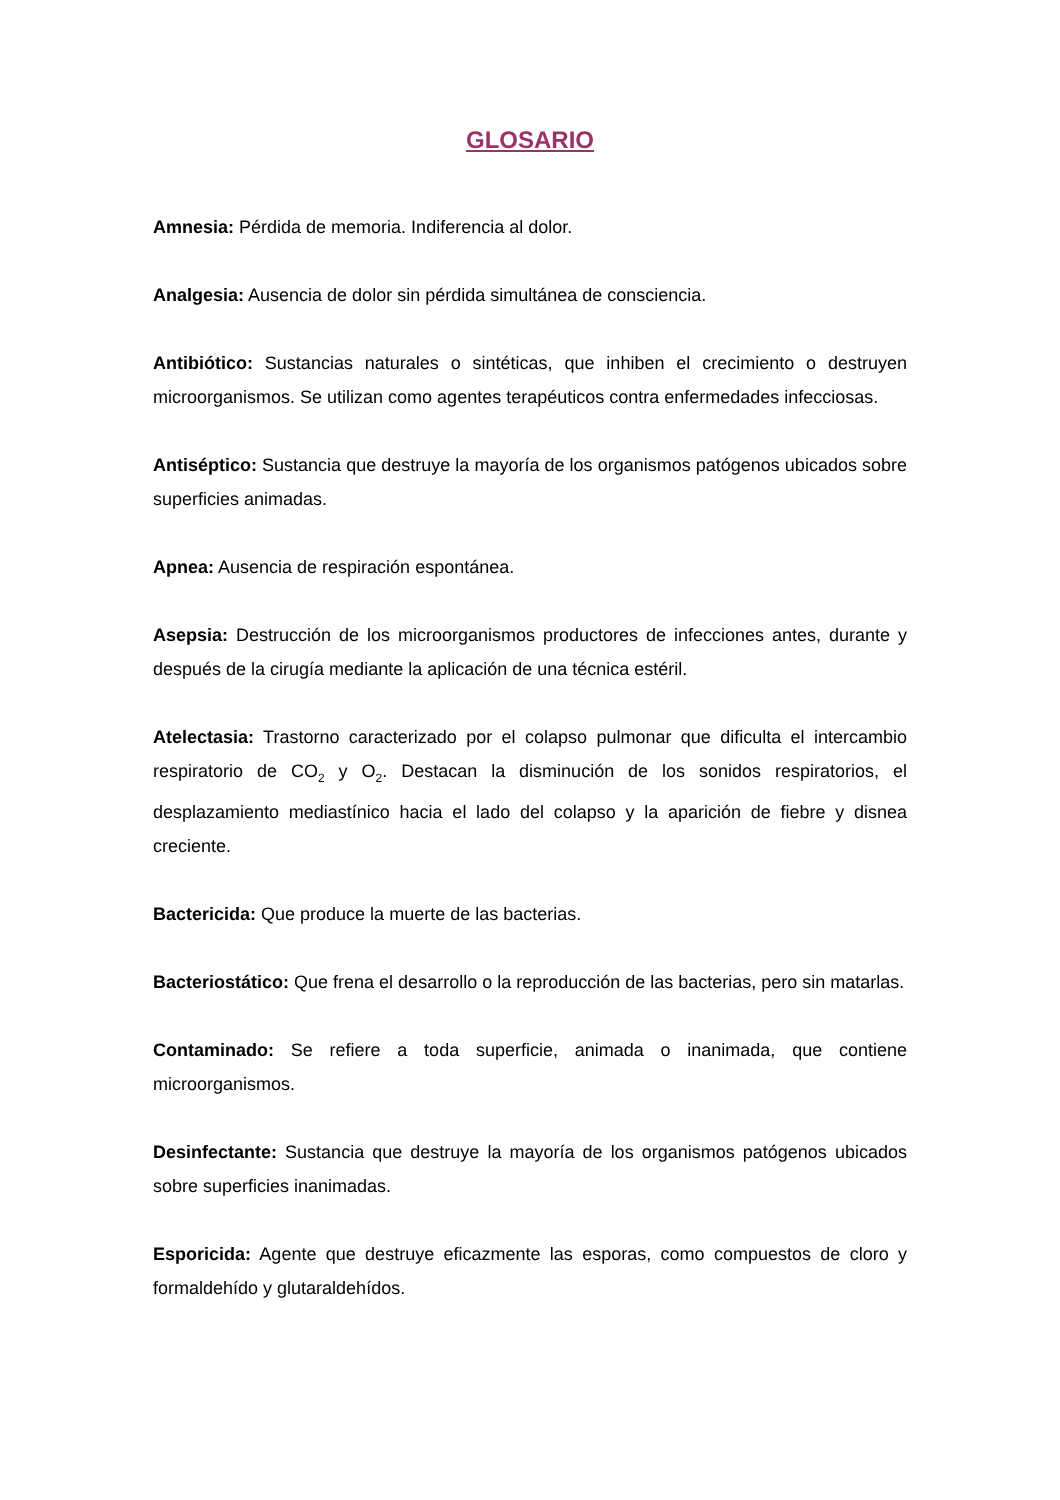GLOSARIO
Amnesia: Pérdida de memoria. Indiferencia al dolor.
Analgesia: Ausencia de dolor sin pérdida simultánea de consciencia.
Antibiótico: Sustancias naturales o sintéticas, que inhiben el crecimiento o destruyen microorganismos. Se utilizan como agentes terapéuticos contra enfermedades infecciosas.
Antiséptico: Sustancia que destruye la mayoría de los organismos patógenos ubicados sobre superficies animadas.
Apnea: Ausencia de respiración espontánea.
Asepsia: Destrucción de los microorganismos productores de infecciones antes, durante y después de la cirugía mediante la aplicación de una técnica estéril.
Atelectasia: Trastorno caracterizado por el colapso pulmonar que dificulta el intercambio respiratorio de CO<sub>2</sub> y O<sub>2</sub>. Destacan la disminución de los sonidos respiratorios, el desplazamiento mediastínico hacia el lado del colapso y la aparición de fiebre y disnea creciente.
Bactericida: Que produce la muerte de las bacterias.
Bacteriostático: Que frena el desarrollo o la reproducción de las bacterias, pero sin matarlas.
Contaminado: Se refiere a toda superficie, animada o inanimada, que contiene microorganismos.
Desinfectante: Sustancia que destruye la mayoría de los organismos patógenos ubicados sobre superficies inanimadas.
Esporicida: Agente que destruye eficazmente las esporas, como compuestos de cloro y formaldehído y glutaraldehídos.